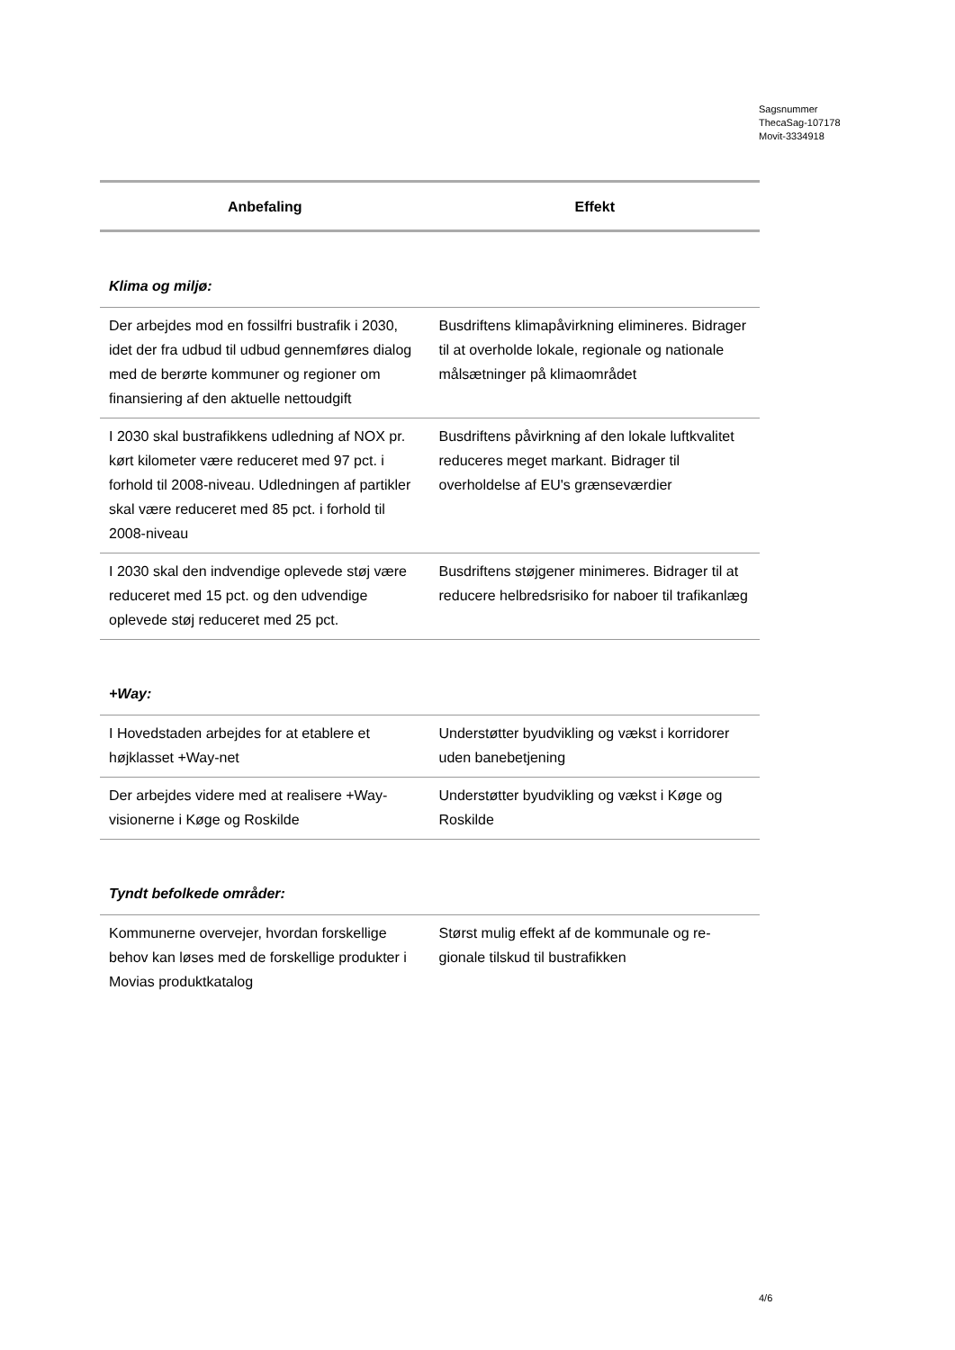Sagsnummer
ThecaSag-107178
Movit-3334918
| Anbefaling | Effekt |
| --- | --- |
| Klima og miljø: | |
| Der arbejdes mod en fossilfri bustrafik i 2030, idet der fra udbud til udbud gennem­føres dialog med de berørte kommuner og regioner om finansiering af den aktuelle net­toudgift | Busdriftens klimapåvirkning elimineres. Bi­drager til at overholde lokale, regionale og nationale målsætninger på klimaområdet |
| I 2030 skal bustrafikkens udledning af NOX pr. kørt kilometer være reduceret med 97 pct. i forhold til 2008-niveau. Udledningen af partikler skal være reduceret med 85 pct. i forhold til 2008-niveau | Busdriftens påvirkning af den lokale luftkva­litet reduceres meget markant. Bidrager til overholdelse af EU's grænseværdier |
| I 2030 skal den indvendige oplevede støj være reduceret med 15 pct. og den udven­dige oplevede støj reduceret med 25 pct. | Busdriftens støjgener minimeres. Bidrager til at reducere helbredsrisiko for naboer til trafikanlæg |
| +Way: | |
| I Hovedstaden arbejdes for at etablere et højklasset +Way-net | Understøtter byudvikling og vækst i korrido­rer uden banebetjening |
| Der arbejdes videre med at realisere +Way-visionerne i Køge og Roskilde | Understøtter byudvikling og vækst i Køge og Roskilde |
| Tyndt befolkede områder: | |
| Kommunerne overvejer, hvordan forskellige behov kan løses med de forskellige produk­ter i Movias produktkatalog | Størst mulig effekt af de kommunale og re­gionale tilskud til bustrafikken |
4/6